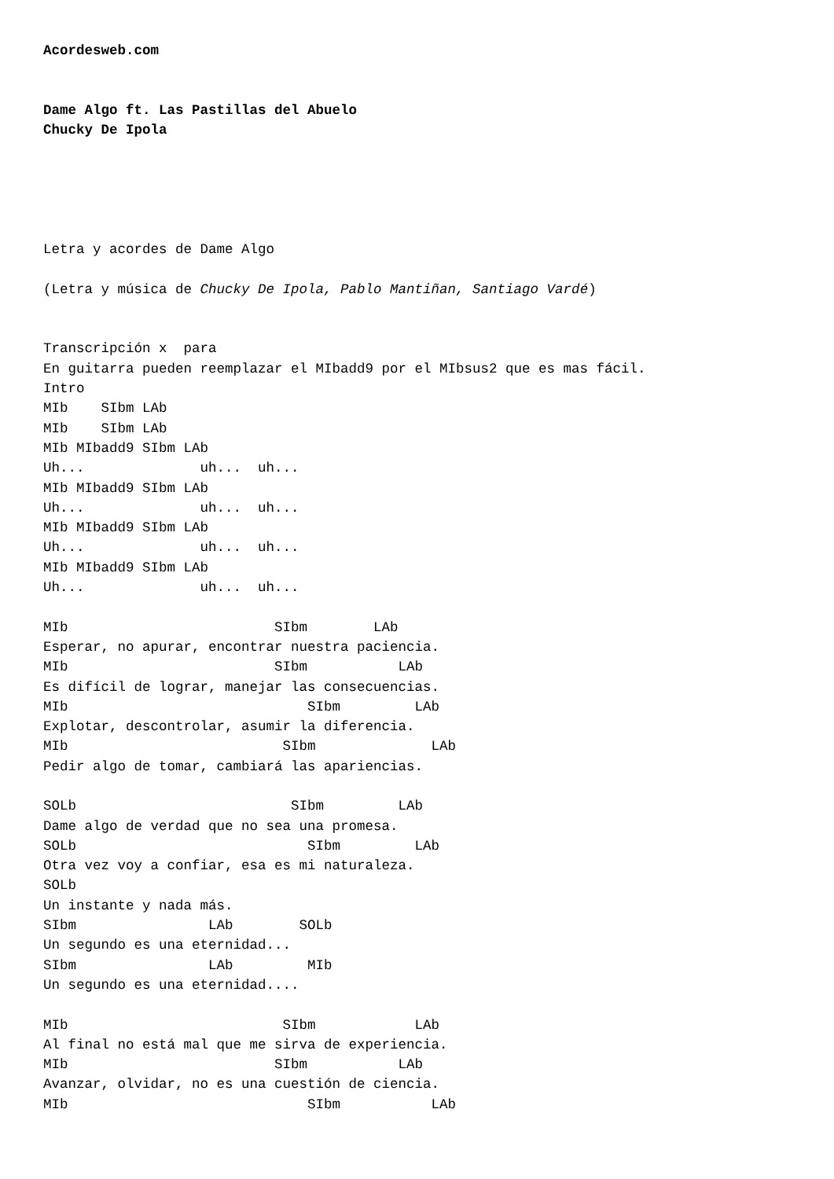Acordesweb.com


Dame Algo ft. Las Pastillas del Abuelo
Chucky De Ipola





Letra y acordes de Dame Algo

(Letra y música de Chucky De Ipola, Pablo Mantiñan, Santiago Vardé)


Transcripción x  para
En guitarra pueden reemplazar el MIbadd9 por el MIbsus2 que es mas fácil.
Intro
MIb    SIbm LAb
MIb    SIbm LAb
MIb MIbadd9 SIbm LAb
Uh...              uh...  uh...
MIb MIbadd9 SIbm LAb
Uh...              uh...  uh...
MIb MIbadd9 SIbm LAb
Uh...              uh...  uh...
MIb MIbadd9 SIbm LAb
Uh...              uh...  uh...

MIb                         SIbm        LAb
Esperar, no apurar, encontrar nuestra paciencia.
MIb                         SIbm           LAb
Es difícil de lograr, manejar las consecuencias.
MIb                             SIbm         LAb
Explotar, descontrolar, asumir la diferencia.
MIb                          SIbm              LAb
Pedir algo de tomar, cambiará las apariencias.

SOLb                          SIbm         LAb
Dame algo de verdad que no sea una promesa.
SOLb                            SIbm         LAb
Otra vez voy a confiar, esa es mi naturaleza.
SOLb
Un instante y nada más.
SIbm                LAb        SOLb
Un segundo es una eternidad...
SIbm                LAb         MIb
Un segundo es una eternidad....

MIb                          SIbm            LAb
Al final no está mal que me sirva de experiencia.
MIb                         SIbm           LAb
Avanzar, olvidar, no es una cuestión de ciencia.
MIb                             SIbm           LAb